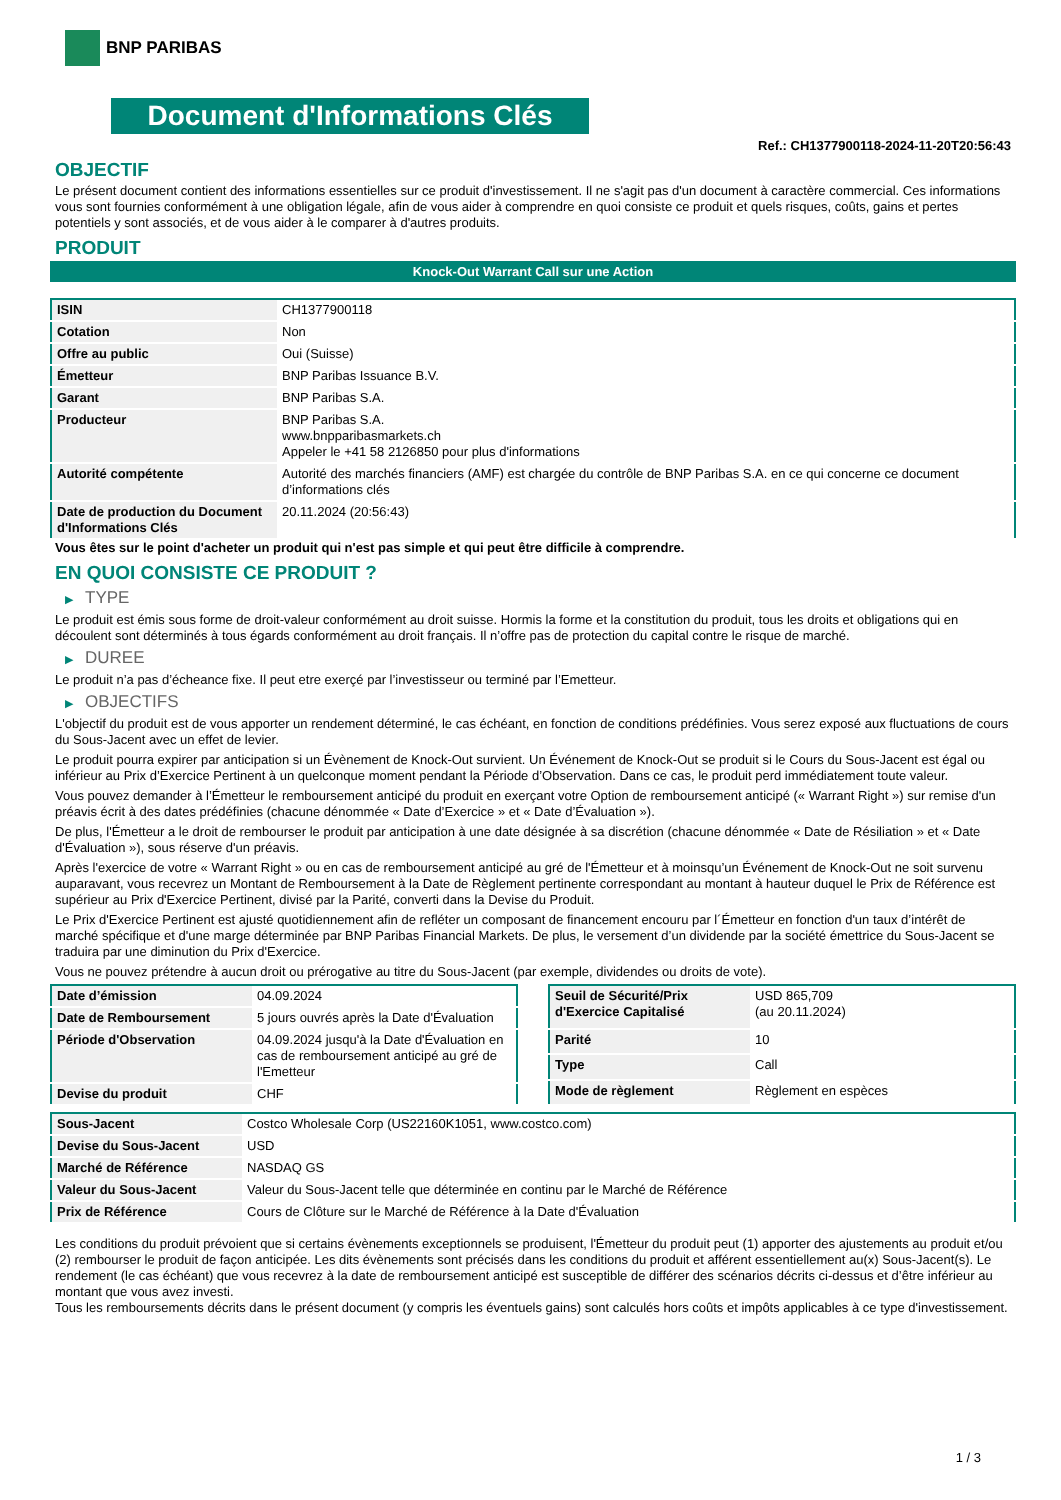BNP PARIBAS
Document d'Informations Clés
Ref.: CH1377900118-2024-11-20T20:56:43
OBJECTIF
Le présent document contient des informations essentielles sur ce produit d'investissement. Il ne s'agit pas d'un document à caractère commercial. Ces informations vous sont fournies conformément à une obligation légale, afin de vous aider à comprendre en quoi consiste ce produit et quels risques, coûts, gains et pertes potentiels y sont associés, et de vous aider à le comparer à d'autres produits.
PRODUIT
Knock-Out Warrant Call sur une Action
| ISIN | CH1377900118 |
| Cotation | Non |
| Offre au public | Oui (Suisse) |
| Émetteur | BNP Paribas Issuance B.V. |
| Garant | BNP Paribas S.A. |
| Producteur | BNP Paribas S.A. www.bnpparibasmarkets.ch Appeler le +41 58 2126850 pour plus d'informations |
| Autorité compétente | Autorité des marchés financiers (AMF) est chargée du contrôle de BNP Paribas S.A. en ce qui concerne ce document d’informations clés |
| Date de production du Document d'Informations Clés | 20.11.2024 (20:56:43) |
Vous êtes sur le point d'acheter un produit qui n'est pas simple et qui peut être difficile à comprendre.
EN QUOI CONSISTE CE PRODUIT ?
▶ TYPE
Le produit est émis sous forme de droit-valeur conformément au droit suisse. Hormis la forme et la constitution du produit, tous les droits et obligations qui en découlent sont déterminés à tous égards conformément au droit français. Il n’offre pas de protection du capital contre le risque de marché.
▶ DUREE
Le produit n’a pas d’écheance fixe. Il peut etre exerçé par l’investisseur ou terminé par l’Emetteur.
▶ OBJECTIFS
L'objectif du produit est de vous apporter un rendement déterminé, le cas échéant, en fonction de conditions prédéfinies. Vous serez exposé aux fluctuations de cours du Sous-Jacent avec un effet de levier.
Le produit pourra expirer par anticipation si un Évènement de Knock-Out survient. Un Événement de Knock-Out se produit si le Cours du Sous-Jacent est égal ou inférieur au Prix d’Exercice Pertinent à un quelconque moment pendant la Période d’Observation. Dans ce cas, le produit perd immédiatement toute valeur.
Vous pouvez demander à l’Émetteur le remboursement anticipé du produit en exerçant votre Option de remboursement anticipé (« Warrant Right ») sur remise d'un préavis écrit à des dates prédéfinies (chacune dénommée « Date d’Exercice » et « Date d’Évaluation »).
De plus, l'Émetteur a le droit de rembourser le produit par anticipation à une date désignée à sa discrétion (chacune dénommée « Date de Résiliation » et « Date d'Évaluation »), sous réserve d'un préavis.
Après l'exercice de votre « Warrant Right » ou en cas de remboursement anticipé au gré de l'Émetteur et à moinsqu’un Événement de Knock-Out ne soit survenu auparavant, vous recevrez un Montant de Remboursement à la Date de Règlement pertinente correspondant au montant à hauteur duquel le Prix de Référence est supérieur au Prix d'Exercice Pertinent, divisé par la Parité, converti dans la Devise du Produit.
Le Prix d'Exercice Pertinent est ajusté quotidiennement afin de refléter un composant de financement encouru par l´Émetteur en fonction d'un taux d’intérêt de marché spécifique et d'une marge déterminée par BNP Paribas Financial Markets. De plus, le versement d’un dividende par la société émettrice du Sous-Jacent se traduira par une diminution du Prix d'Exercice.
Vous ne pouvez prétendre à aucun droit ou prérogative au titre du Sous-Jacent (par exemple, dividendes ou droits de vote).
| Date d’émission | 04.09.2024 |
| Date de Remboursement | 5 jours ouvrés après la Date d'Évaluation |
| Période d'Observation | 04.09.2024 jusqu'à la Date d'Évaluation en cas de remboursement anticipé au gré de l'Emetteur |
| Devise du produit | CHF |
| Seuil de Sécurité/Prix d'Exercice Capitalisé | USD 865,709 (au 20.11.2024) |
| Parité | 10 |
| Type | Call |
| Mode de règlement | Règlement en espèces |
| Sous-Jacent | Costco Wholesale Corp (US22160K1051, www.costco.com) |
| Devise du Sous-Jacent | USD |
| Marché de Référence | NASDAQ GS |
| Valeur du Sous-Jacent | Valeur du Sous-Jacent telle que déterminée en continu par le Marché de Référence |
| Prix de Référence | Cours de Clôture sur le Marché de Référence à la Date d'Évaluation |
Les conditions du produit prévoient que si certains évènements exceptionnels se produisent, l'Émetteur du produit peut (1) apporter des ajustements au produit et/ou (2) rembourser le produit de façon anticipée. Les dits évènements sont précisés dans les conditions du produit et afférent essentiellement au(x) Sous-Jacent(s). Le rendement (le cas échéant) que vous recevrez à la date de remboursement anticipé est susceptible de différer des scénarios décrits ci-dessus et d’être inférieur au montant que vous avez investi.
Tous les remboursements décrits dans le présent document (y compris les éventuels gains) sont calculés hors coûts et impôts applicables à ce type d'investissement.
1 / 3